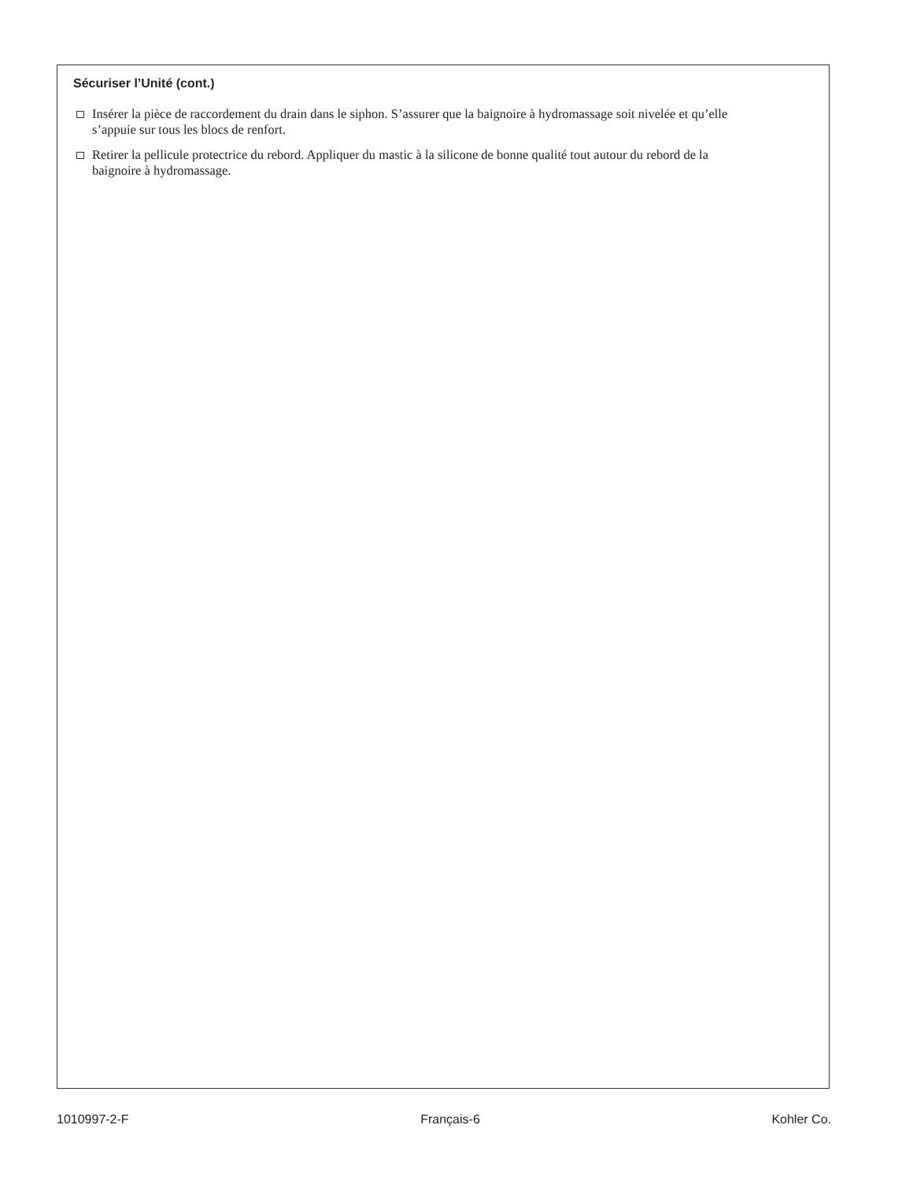Sécuriser l’Unité (cont.)
Insérer la pièce de raccordement du drain dans le siphon. S’assurer que la baignoire à hydromassage soit nivelée et qu’elle s’appuie sur tous les blocs de renfort.
Retirer la pellicule protectrice du rebord. Appliquer du mastic à la silicone de bonne qualité tout autour du rebord de la baignoire à hydromassage.
1010997-2-F Français-6 Kohler Co.